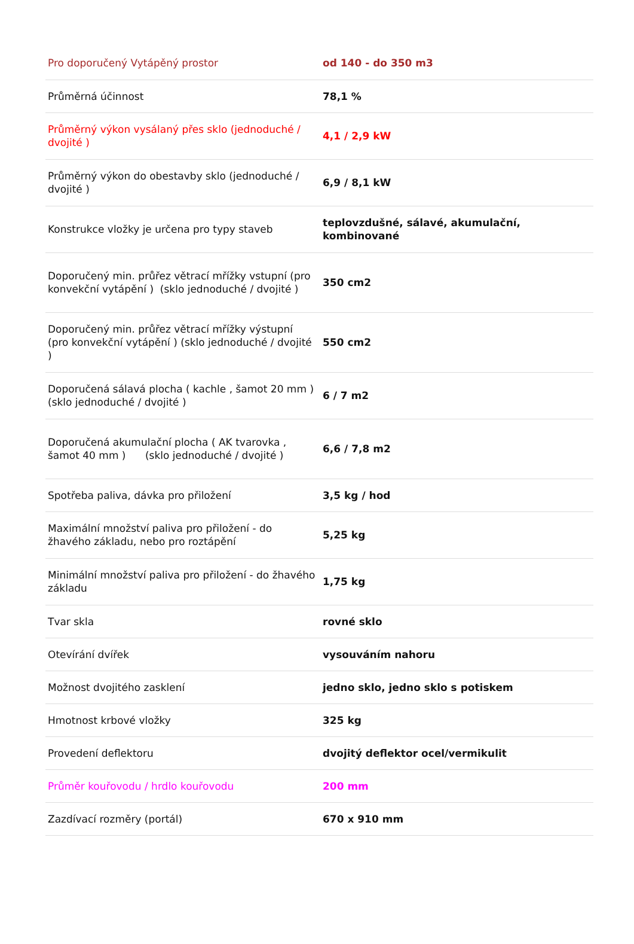| Pro doporučený Vytápěný prostor | od 140 - do 350 m3 |
| Průměrná účinnost | 78,1 % |
| Průměrný výkon vysálaný přes sklo (jednoduché / dvojité ) | 4,1 / 2,9 kW |
| Průměrný výkon do obestavby sklo (jednoduché / dvojité ) | 6,9 / 8,1 kW |
| Konstrukce vložky je určena pro typy staveb | teplovzdušné, sálavé, akumulační, kombinované |
| Doporučený min. průřez větrací mřížky vstupní (pro konvekční vytápění ) (sklo jednoduché / dvojité ) | 350 cm2 |
| Doporučený min. průřez větrací mřížky výstupní (pro konvekční vytápění ) (sklo jednoduché / dvojité ) | 550 cm2 |
| Doporučená sálavá plocha ( kachle , šamot 20 mm ) (sklo jednoduché / dvojité ) | 6 / 7 m2 |
| Doporučená akumulační plocha ( AK tvarovka , šamot 40 mm ) (sklo jednoduché / dvojité ) | 6,6 / 7,8 m2 |
| Spotřeba paliva, dávka pro přiložení | 3,5 kg / hod |
| Maximální množství paliva pro přiložení - do žhavého základu, nebo pro roztápění | 5,25 kg |
| Minimální množství paliva pro přiložení - do žhavého základu | 1,75 kg |
| Tvar skla | rovné sklo |
| Otevírání dvířek | vysouváním nahoru |
| Možnost dvojitého zasklení | jedno sklo, jedno sklo s potiskem |
| Hmotnost krbové vložky | 325 kg |
| Provedení deflektoru | dvojitý deflektor ocel/vermikulit |
| Průměr kouřovodu / hrdlo kouřovodu | 200 mm |
| Zazdívací rozměry (portál) | 670 x 910 mm |